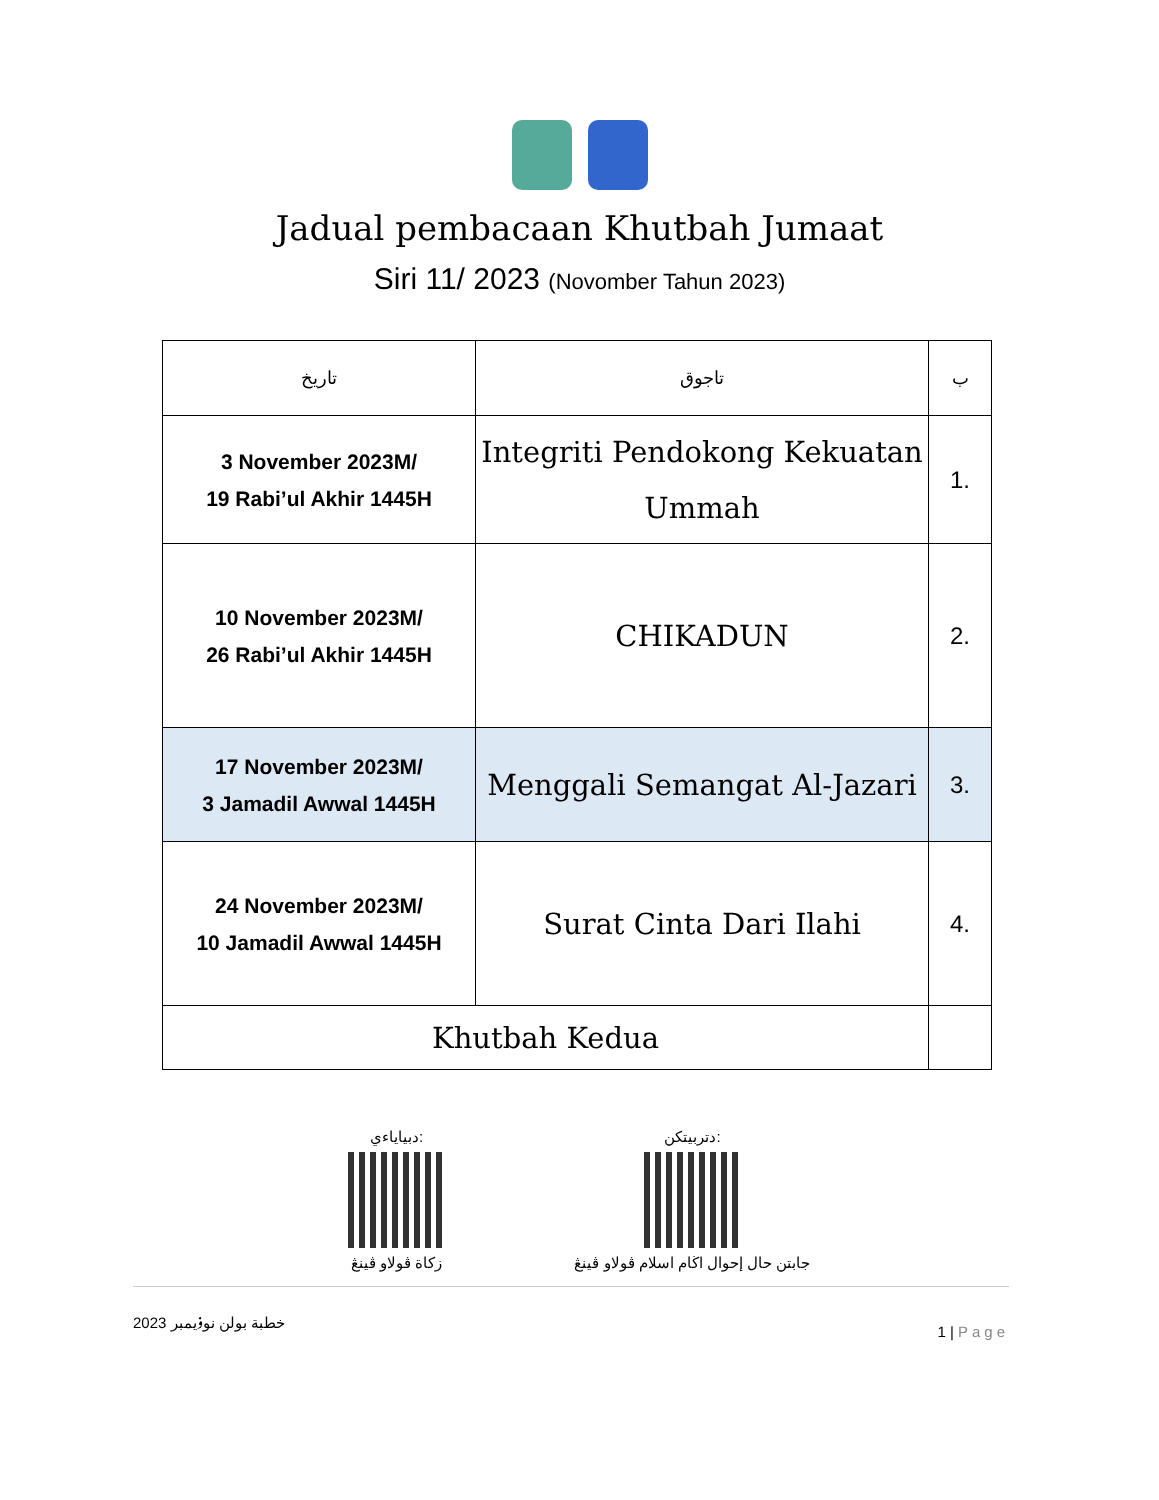Jadual pembacaan Khutbah Jumaat
Siri 11/ 2023 (Novomber Tahun 2023)
| تاريخ | تاجوق | ب |
| --- | --- | --- |
| 3 November 2023M/ 19 Rabi’ul Akhir 1445H | Integriti Pendokong Kekuatan Ummah | 1. |
| 10 November 2023M/ 26 Rabi’ul Akhir 1445H | CHIKADUN | 2. |
| 17 November 2023M/ 3 Jamadil Awwal 1445H | Menggali Semangat Al-Jazari | 3. |
| 24 November 2023M/ 10 Jamadil Awwal 1445H | Surat Cinta Dari Ilahi | 4. |
| Khutbah Kedua | | |
دبياياءي:
زكاة ڤولاو ڤينڠ
دتربيتكن:
جابتن حال إحوال اڬام اسلام ڤولاو ڤينڠ
خطبة بولن نوۏيمبر 2023 1 | Page